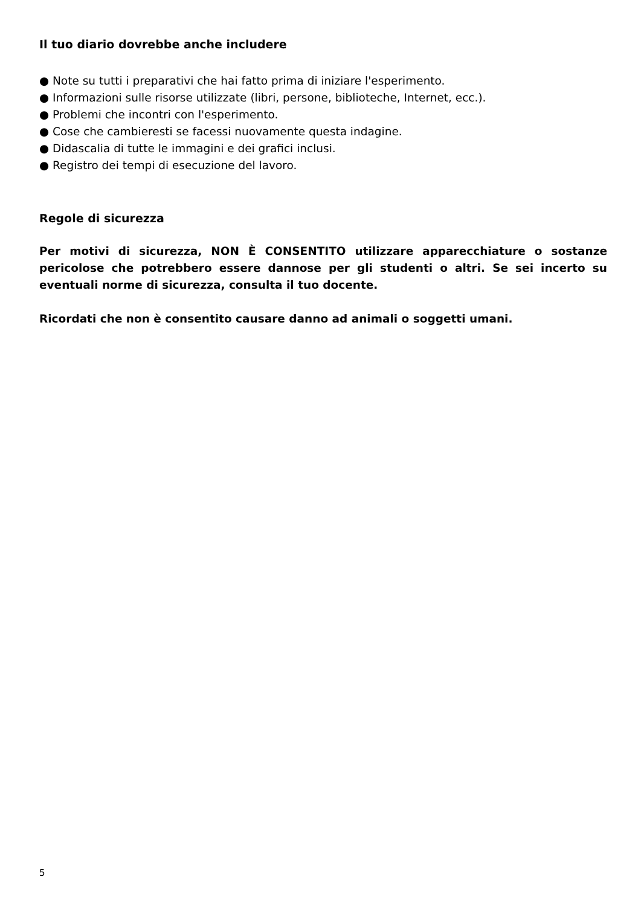Il tuo diario dovrebbe anche includere
● Note su tutti i preparativi che hai fatto prima di iniziare l'esperimento.
● Informazioni sulle risorse utilizzate (libri, persone, biblioteche, Internet, ecc.).
● Problemi che incontri con l'esperimento.
● Cose che cambieresti se facessi nuovamente questa indagine.
● Didascalia di tutte le immagini e dei grafici inclusi.
● Registro dei tempi di esecuzione del lavoro.
Regole di sicurezza
Per motivi di sicurezza, NON È CONSENTITO utilizzare apparecchiature o sostanze pericolose che potrebbero essere dannose per gli studenti o altri. Se sei incerto su eventuali norme di sicurezza, consulta il tuo docente.
Ricordati che non è consentito causare danno ad animali o soggetti umani.
5